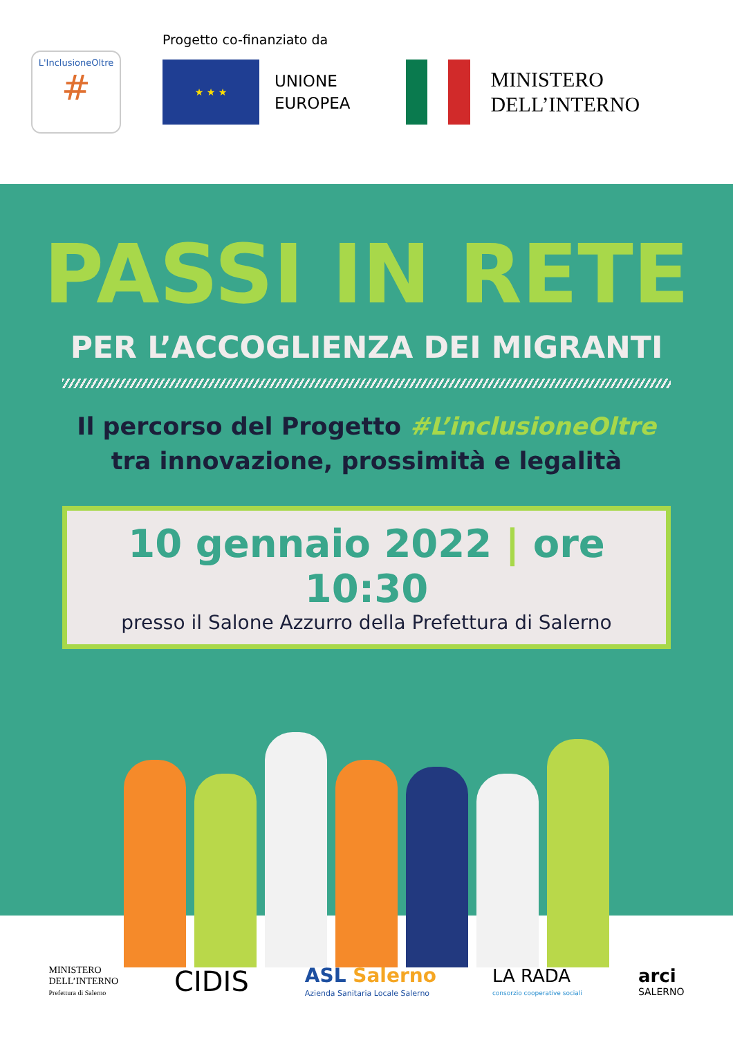L'InclusioneOltre
#
Progetto co-finanziato da
★ ★ ★
UNIONE
EUROPEA
MINISTERO
DELL’INTERNO
PASSI IN RETE
PER L’ACCOGLIENZA DEI MIGRANTI
Il percorso del Progetto #L’inclusioneOltre
tra innovazione, prossimità e legalità
10 gennaio 2022 | ore 10:30
presso il Salone Azzurro della Prefettura di Salerno
MINISTERO
DELL’INTERNO
Prefettura di Salerno
CIDIS
ASL Salerno
Azienda Sanitaria Locale Salerno
LA RADA
consorzio cooperative sociali
arci
SALERNO